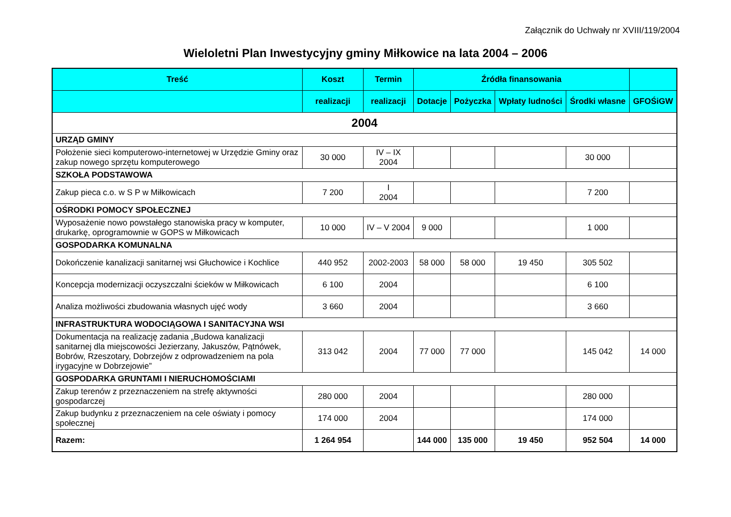Załącznik do Uchwały nr XVIII/119/2004
Wieloletni Plan Inwestycyjny gminy Miłkowice na lata 2004 – 2006
| Treść | Koszt | Termin | Źródła finansowania | | | | |
| --- | --- | --- | --- | --- | --- | --- | --- |
| | realizacji | realizacji | Dotacje | Pożyczka | Wpłaty ludności | Środki własne | GFOŚiGW |
| 2004 | | | | | | | |
| URZĄD GMINY | | | | | | | |
| Położenie sieci komputerowo-internetowej w Urzędzie Gminy oraz zakup nowego sprzętu komputerowego | 30 000 | IV – IX 2004 | | | | 30 000 | |
| SZKOŁA PODSTAWOWA | | | | | | | |
| Zakup pieca c.o. w S P w Miłkowicach | 7 200 | I 2004 | | | | 7 200 | |
| OŚRODKI POMOCY SPOŁECZNEJ | | | | | | | |
| Wyposażenie nowo powstałego stanowiska pracy w komputer, drukarkę, oprogramownie w GOPS w Miłkowicach | 10 000 | IV – V 2004 | 9 000 | | | 1 000 | |
| GOSPODARKA KOMUNALNA | | | | | | | |
| Dokończenie kanalizacji sanitarnej wsi Głuchowice i Kochlice | 440 952 | 2002-2003 | 58 000 | 58 000 | 19 450 | 305 502 | |
| Koncepcja modernizacji oczyszczalni ścieków w Miłkowicach | 6 100 | 2004 | | | | 6 100 | |
| Analiza możliwości zbudowania własnych ujęć wody | 3 660 | 2004 | | | | 3 660 | |
| INFRASTRUKTURA WODOCIĄGOWA I SANITACYJNA WSI | | | | | | | |
| Dokumentacja na realizację zadania „Budowa kanalizacji sanitarnej dla miejscowości Jezierzany, Jakuszów, Pątnówek, Bobrów, Rzeszotary, Dobrzejów z odprowadzeniem na pola irygacyjne w Dobrzejowie” | 313 042 | 2004 | 77 000 | 77 000 | | 145 042 | 14 000 |
| GOSPODARKA GRUNTAMI I NIERUCHOMOŚCIAMI | | | | | | | |
| Zakup terenów z przeznaczeniem na strefę aktywności gospodarczej | 280 000 | 2004 | | | | 280 000 | |
| Zakup budynku z przeznaczeniem na cele oświaty i pomocy społecznej | 174 000 | 2004 | | | | 174 000 | |
| Razem: | 1 264 954 | | 144 000 | 135 000 | 19 450 | 952 504 | 14 000 |